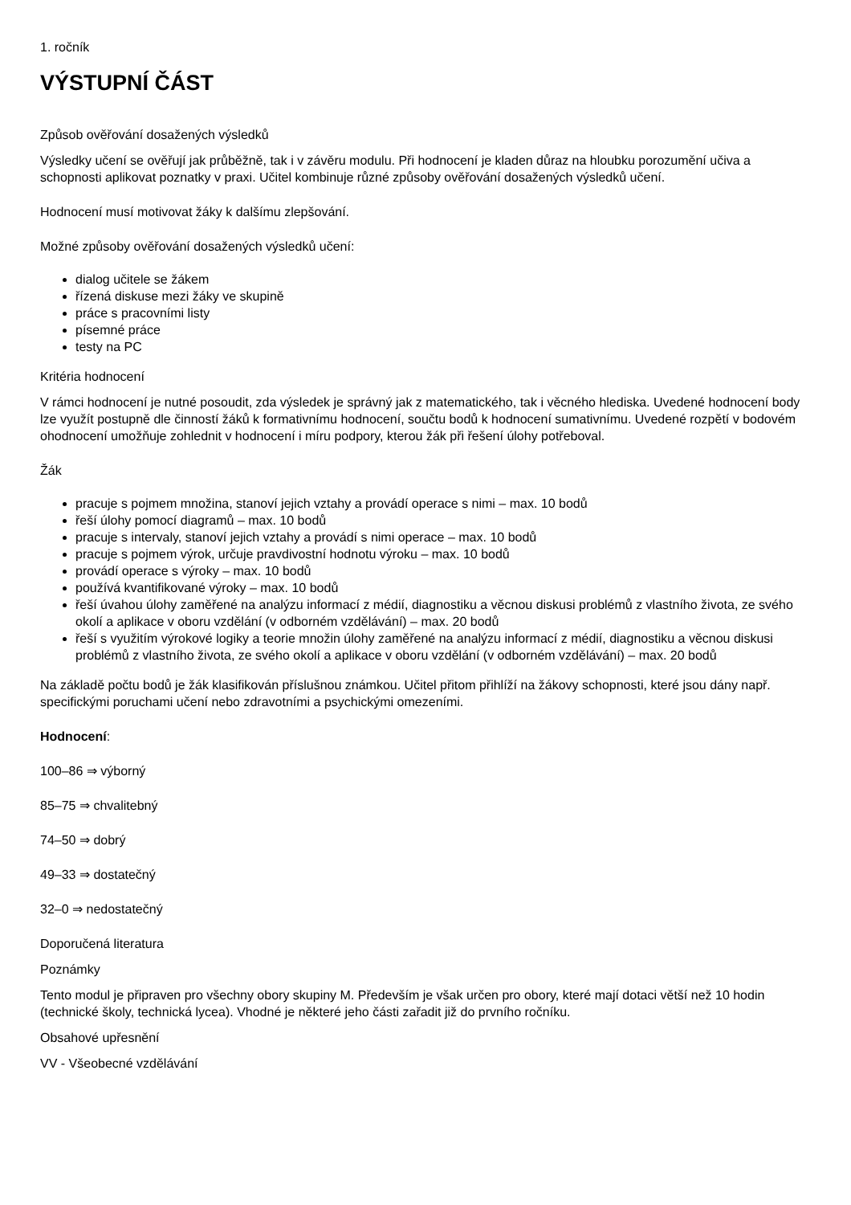1. ročník
VÝSTUPNÍ ČÁST
Způsob ověřování dosažených výsledků
Výsledky učení se ověřují jak průběžně, tak i v závěru modulu. Při hodnocení je kladen důraz na hloubku porozumění učiva a schopnosti aplikovat poznatky v praxi. Učitel kombinuje různé způsoby ověřování dosažených výsledků učení.
Hodnocení musí motivovat žáky k dalšímu zlepšování.
Možné způsoby ověřování dosažených výsledků učení:
dialog učitele se žákem
řízená diskuse mezi žáky ve skupině
práce s pracovními listy
písemné práce
testy na PC
Kritéria hodnocení
V rámci hodnocení je nutné posoudit, zda výsledek je správný jak z matematického, tak i věcného hlediska. Uvedené hodnocení body lze využít postupně dle činností žáků k formativnímu hodnocení, součtu bodů k hodnocení sumativnímu. Uvedené rozpětí v bodovém ohodnocení umožňuje zohlednit v hodnocení i míru podpory, kterou žák při řešení úlohy potřeboval.
Žák
pracuje s pojmem množina, stanoví jejich vztahy a provádí operace s nimi – max. 10 bodů
řeší úlohy pomocí diagramů – max. 10 bodů
pracuje s intervaly, stanoví jejich vztahy a provádí s nimi operace – max. 10 bodů
pracuje s pojmem výrok, určuje pravdivostní hodnotu výroku – max. 10 bodů
provádí operace s výroky – max. 10 bodů
používá kvantifikované výroky – max. 10 bodů
řeší úvahou úlohy zaměřené na analýzu informací z médií, diagnostiku a věcnou diskusi problémů z vlastního života, ze svého okolí a aplikace v oboru vzdělání (v odborném vzdělávání) – max. 20 bodů
řeší s využitím výrokové logiky a teorie množin úlohy zaměřené na analýzu informací z médií, diagnostiku a věcnou diskusi problémů z vlastního života, ze svého okolí a aplikace v oboru vzdělání (v odborném vzdělávání) – max. 20 bodů
Na základě počtu bodů je žák klasifikován příslušnou známkou. Učitel přitom přihlíží na žákovy schopnosti, které jsou dány např. specifickými poruchami učení nebo zdravotními a psychickými omezeními.
Hodnocení:
100–86 ⇒ výborný
85–75 ⇒ chvalitebný
74–50 ⇒ dobrý
49–33 ⇒ dostatečný
32–0 ⇒ nedostatečný
Doporučená literatura
Poznámky
Tento modul je připraven pro všechny obory skupiny M. Především je však určen pro obory, které mají dotaci větší než 10 hodin (technické školy, technická lycea). Vhodné je některé jeho části zařadit již do prvního ročníku.
Obsahové upřesnění
VV - Všeobecné vzdělávání